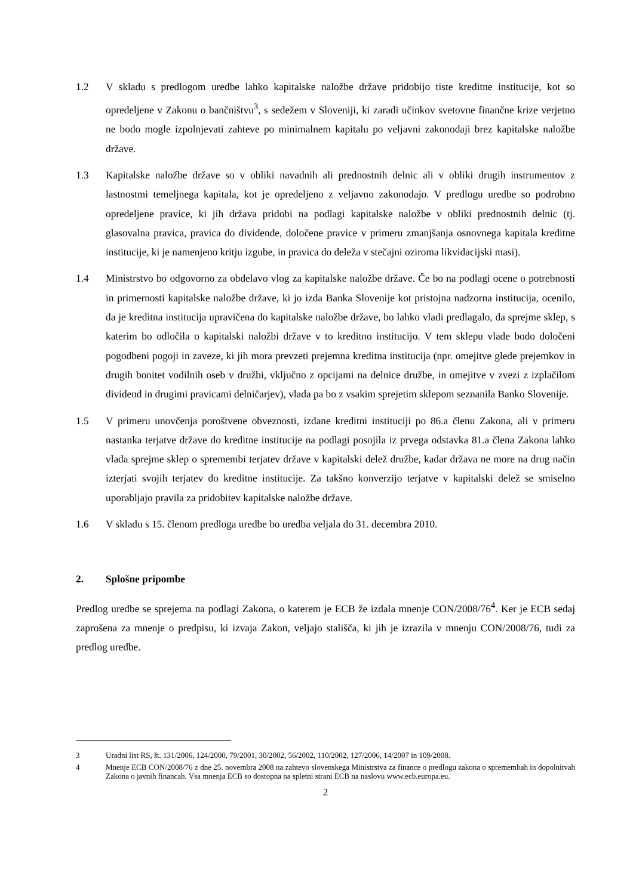1.2 V skladu s predlogom uredbe lahko kapitalske naložbe države pridobijo tiste kreditne institucije, kot so opredeljene v Zakonu o bančništvu<sup>3</sup>, s sedežem v Sloveniji, ki zaradi učinkov svetovne finančne krize verjetno ne bodo mogle izpolnjevati zahteve po minimalnem kapitalu po veljavni zakonodaji brez kapitalske naložbe države.
1.3 Kapitalske naložbe države so v obliki navadnih ali prednostnih delnic ali v obliki drugih instrumentov z lastnostmi temeljnega kapitala, kot je opredeljeno z veljavno zakonodajo. V predlogu uredbe so podrobno opredeljene pravice, ki jih država pridobi na podlagi kapitalske naložbe v obliki prednostnih delnic (tj. glasovalna pravica, pravica do dividende, določene pravice v primeru zmanjšanja osnovnega kapitala kreditne institucije, ki je namenjeno kritju izgube, in pravica do deleža v stečajni oziroma likvidacijski masi).
1.4 Ministrstvo bo odgovorno za obdelavo vlog za kapitalske naložbe države. Če bo na podlagi ocene o potrebnosti in primernosti kapitalske naložbe države, ki jo izda Banka Slovenije kot pristojna nadzorna institucija, ocenilo, da je kreditna institucija upravičena do kapitalske naložbe države, bo lahko vladi predlagalo, da sprejme sklep, s katerim bo odločila o kapitalski naložbi države v to kreditno institucijo. V tem sklepu vlade bodo določeni pogodbeni pogoji in zaveze, ki jih mora prevzeti prejemna kreditna institucija (npr. omejitve glede prejemkov in drugih bonitet vodilnih oseb v družbi, vključno z opcijami na delnice družbe, in omejitve v zvezi z izplačilom dividend in drugimi pravicami delničarjev), vlada pa bo z vsakim sprejetim sklepom seznanila Banko Slovenije.
1.5 V primeru unovčenja poroštvene obveznosti, izdane kreditni instituciji po 86.a členu Zakona, ali v primeru nastanka terjatve države do kreditne institucije na podlagi posojila iz prvega odstavka 81.a člena Zakona lahko vlada sprejme sklep o spremembi terjatev države v kapitalski delež družbe, kadar država ne more na drug način izterjati svojih terjatev do kreditne institucije. Za takšno konverzijo terjatve v kapitalski delež se smiselno uporabljajo pravila za pridobitev kapitalske naložbe države.
1.6 V skladu s 15. členom predloga uredbe bo uredba veljala do 31. decembra 2010.
2. Splošne pripombe
Predlog uredbe se sprejema na podlagi Zakona, o katerem je ECB že izdala mnenje CON/2008/76<sup>4</sup>. Ker je ECB sedaj zaprošena za mnenje o predpisu, ki izvaja Zakon, veljajo stališča, ki jih je izrazila v mnenju CON/2008/76, tudi za predlog uredbe.
3 Uradni list RS, št. 131/2006, 124/2000, 79/2001, 30/2002, 56/2002, 110/2002, 127/2006, 14/2007 in 109/2008.
4 Mnenje ECB CON/2008/76 z dne 25. novembra 2008 na zahtevo slovenskega Ministrstva za finance o predlogu zakona o spremembah in dopolnitvah Zakona o javnih financah. Vsa mnenja ECB so dostopna na spletni strani ECB na naslovu www.ecb.europa.eu.
2